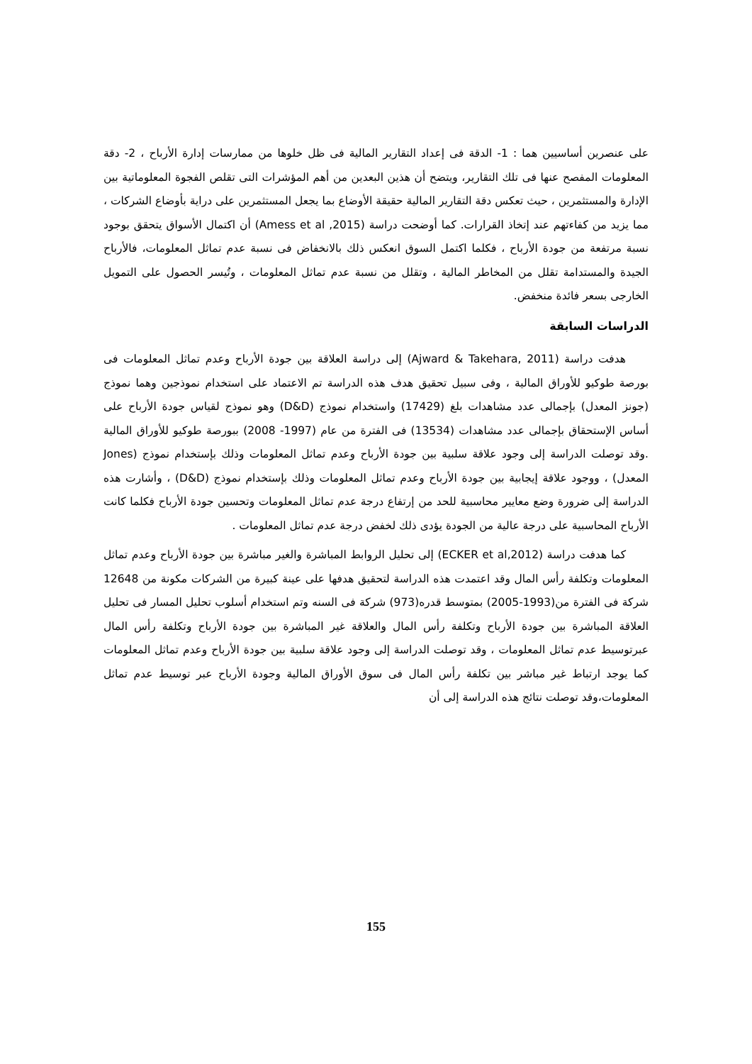على عنصرين أساسيين هما : 1- الدقة فى إعداد التقارير المالية فى ظل خلوها من ممارسات إدارة الأرباح ، 2- دقة المعلومات المفصح عنها فى تلك التقارير، ويتضح أن هذين البعدين من أهم المؤشرات التى تقلص الفجوة المعلوماتية بين الإدارة والمستثمرين ، حيث تعكس دقة التقارير المالية حقيقة الأوضاع بما يجعل المستثمرين على دراية بأوضاع الشركات ، مما يزيد من كفاءتهم عند إتخاذ القرارات. كما أوضحت دراسة (Amess et al ,2015) أن اكتمال الأسواق يتحقق بوجود نسبة مرتفعة من جودة الأرباح ، فكلما اكتمل السوق انعكس ذلك بالانخفاض فى نسبة عدم تماثل المعلومات، فالأرباح الجيدة والمستدامة تقلل من المخاطر المالية ، وتقلل من نسبة عدم تماثل المعلومات ، وتُيسر الحصول على التمويل الخارجى بسعر فائدة منخفض.
الدراسات السابقة
هدفت دراسة (Ajward & Takehara, 2011) إلى دراسة العلاقة بين جودة الأرباح وعدم تماثل المعلومات فى بورصة طوكيو للأوراق المالية ، وفى سبيل تحقيق هدف هذه الدراسة تم الاعتماد على استخدام نموذجين وهما نموذج (جونز المعدل) بإجمالى عدد مشاهدات بلغ (17429) واستخدام نموذج (D&D) وهو نموذج لقياس جودة الأرباح على أساس الإستحقاق بإجمالى عدد مشاهدات (13534) فى الفترة من عام (1997- 2008) ببورصة طوكيو للأوراق المالية .وقد توصلت الدراسة إلى وجود علاقة سلبية بين جودة الأرباح وعدم تماثل المعلومات وذلك بإستخدام نموذج (Jones المعدل) ، ووجود علاقة إيجابية بين جودة الأرباح وعدم تماثل المعلومات وذلك بإستخدام نموذج (D&D) ، وأشارت هذه الدراسة إلى ضرورة وضع معايير محاسبية للحد من إرتفاع درجة عدم تماثل المعلومات وتحسين جودة الأرباح فكلما كانت الأرباح المحاسبية على درجة عالية من الجودة يؤدى ذلك لخفض درجة عدم تماثل المعلومات .
كما هدفت دراسة (ECKER et al,2012) إلى تحليل الروابط المباشرة والغير مباشرة بين جودة الأرباح وعدم تماثل المعلومات وتكلفة رأس المال وقد اعتمدت هذه الدراسة لتحقيق هدفها على عينة كبيرة من الشركات مكونة من 12648 شركة فى الفترة من(1993-2005) بمتوسط قدره(973) شركة فى السنه وتم استخدام أسلوب تحليل المسار فى تحليل العلاقة المباشرة بين جودة الأرباح وتكلفة رأس المال والعلاقة غير المباشرة بين جودة الأرباح وتكلفة رأس المال عبرتوسيط عدم تماثل المعلومات ، وقد توصلت الدراسة إلى وجود علاقة سلبية بين جودة الأرباح وعدم تماثل المعلومات كما يوجد ارتباط غير مباشر بين تكلفة رأس المال فى سوق الأوراق المالية وجودة الأرباح عبر توسيط عدم تماثل المعلومات،وقد توصلت نتائج هذه الدراسة إلى أن
155